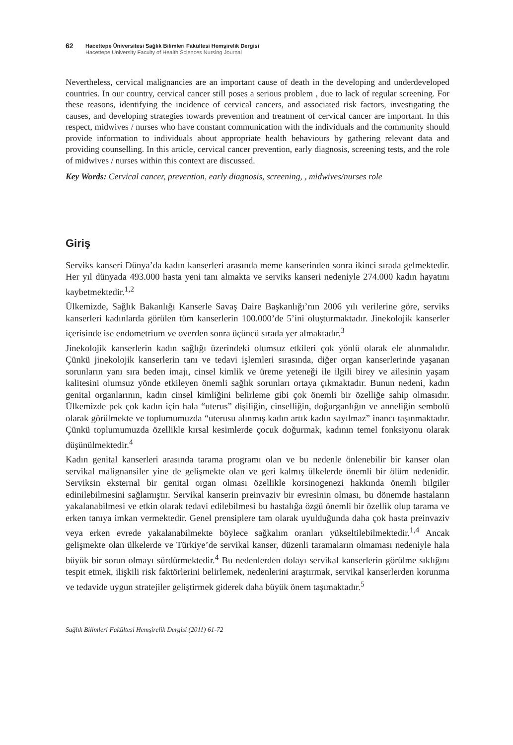62
Hacettepe Üniversitesi Sağlık Bilimleri Fakültesi Hemşirelik Dergisi
Hacettepe University Faculty of Health Sciences Nursing Journal
Nevertheless, cervical malignancies are an important cause of death in the developing and underdeveloped countries. In our country, cervical cancer still poses a serious problem , due to lack of regular screening. For these reasons, identifying the incidence of cervical cancers, and associated risk factors, investigating the causes, and developing strategies towards prevention and treatment of cervical cancer are important. In this respect, midwives / nurses who have constant communication with the individuals and the community should provide information to individuals about appropriate health behaviours by gathering relevant data and providing counselling. In this article, cervical cancer prevention, early diagnosis, screening tests, and the role of midwives / nurses within this context are discussed.
Key Words: Cervical cancer, prevention, early diagnosis, screening, , midwives/nurses role
Giriş
Serviks kanseri Dünya’da kadın kanserleri arasında meme kanserinden sonra ikinci sırada gelmektedir. Her yıl dünyada 493.000 hasta yeni tanı almakta ve serviks kanseri nedeniyle 274.000 kadın hayatını kaybetmektedir.<sup>1,2</sup>
Ülkemizde, Sağlık Bakanlığı Kanserle Savaş Daire Başkanlığı’nın 2006 yılı verilerine göre, serviks kanserleri kadınlarda görülen tüm kanserlerin 100.000’de 5’ini oluşturmaktadır. Jinekolojik kanserler içerisinde ise endometrium ve overden sonra üçüncü sırada yer almaktadır.<sup>3</sup>
Jinekolojik kanserlerin kadın sağlığı üzerindeki olumsuz etkileri çok yönlü olarak ele alınmalıdır. Çünkü jinekolojik kanserlerin tanı ve tedavi işlemleri sırasında, diğer organ kanserlerinde yaşanan sorunların yanı sıra beden imajı, cinsel kimlik ve üreme yeteneği ile ilgili birey ve ailesinin yaşam kalitesini olumsuz yönde etkileyen önemli sağlık sorunları ortaya çıkmaktadır. Bunun nedeni, kadın genital organlarının, kadın cinsel kimliğini belirleme gibi çok önemli bir özelliğe sahip olmasıdır. Ülkemizde pek çok kadın için hala “uterus” dişiliğin, cinselliğin, doğurganlığın ve anneliğin sembolü olarak görülmekte ve toplumumuzda “uterusu alınmış kadın artık kadın sayılmaz” inancı taşınmaktadır. Çünkü toplumumuzda özellikle kırsal kesimlerde çocuk doğurmak, kadının temel fonksiyonu olarak düşünülmektedir.<sup>4</sup>
Kadın genital kanserleri arasında tarama programı olan ve bu nedenle önlenebilir bir kanser olan servikal malignansiler yine de gelişmekte olan ve geri kalmış ülkelerde önemli bir ölüm nedenidir. Serviksin eksternal bir genital organ olması özellikle korsinogenezi hakkında önemli bilgiler edinilebilmesini sağlamıştır. Servikal kanserin preinvaziv bir evresinin olması, bu dönemde hastaların yakalanabilmesi ve etkin olarak tedavi edilebilmesi bu hastalığa özgü önemli bir özellik olup tarama ve erken tanıya imkan vermektedir. Genel prensiplere tam olarak uyulduğunda daha çok hasta preinvaziv veya erken evrede yakalanabilmekte böylece sağkalım oranları yükseltilebilmektedir.<sup>1,4</sup> Ancak gelişmekte olan ülkelerde ve Türkiye’de servikal kanser, düzenli taramaların olmaması nedeniyle hala büyük bir sorun olmayı sürdürmektedir.<sup>4</sup> Bu nedenlerden dolayı servikal kanserlerin görülme sıklığını tespit etmek, ilişkili risk faktörlerini belirlemek, nedenlerini araştırmak, servikal kanserlerden korunma ve tedavide uygun stratejiler geliştirmek giderek daha büyük önem taşımaktadır.<sup>5</sup>
Sağlık Bilimleri Fakültesi Hemşirelik Dergisi (2011) 61-72